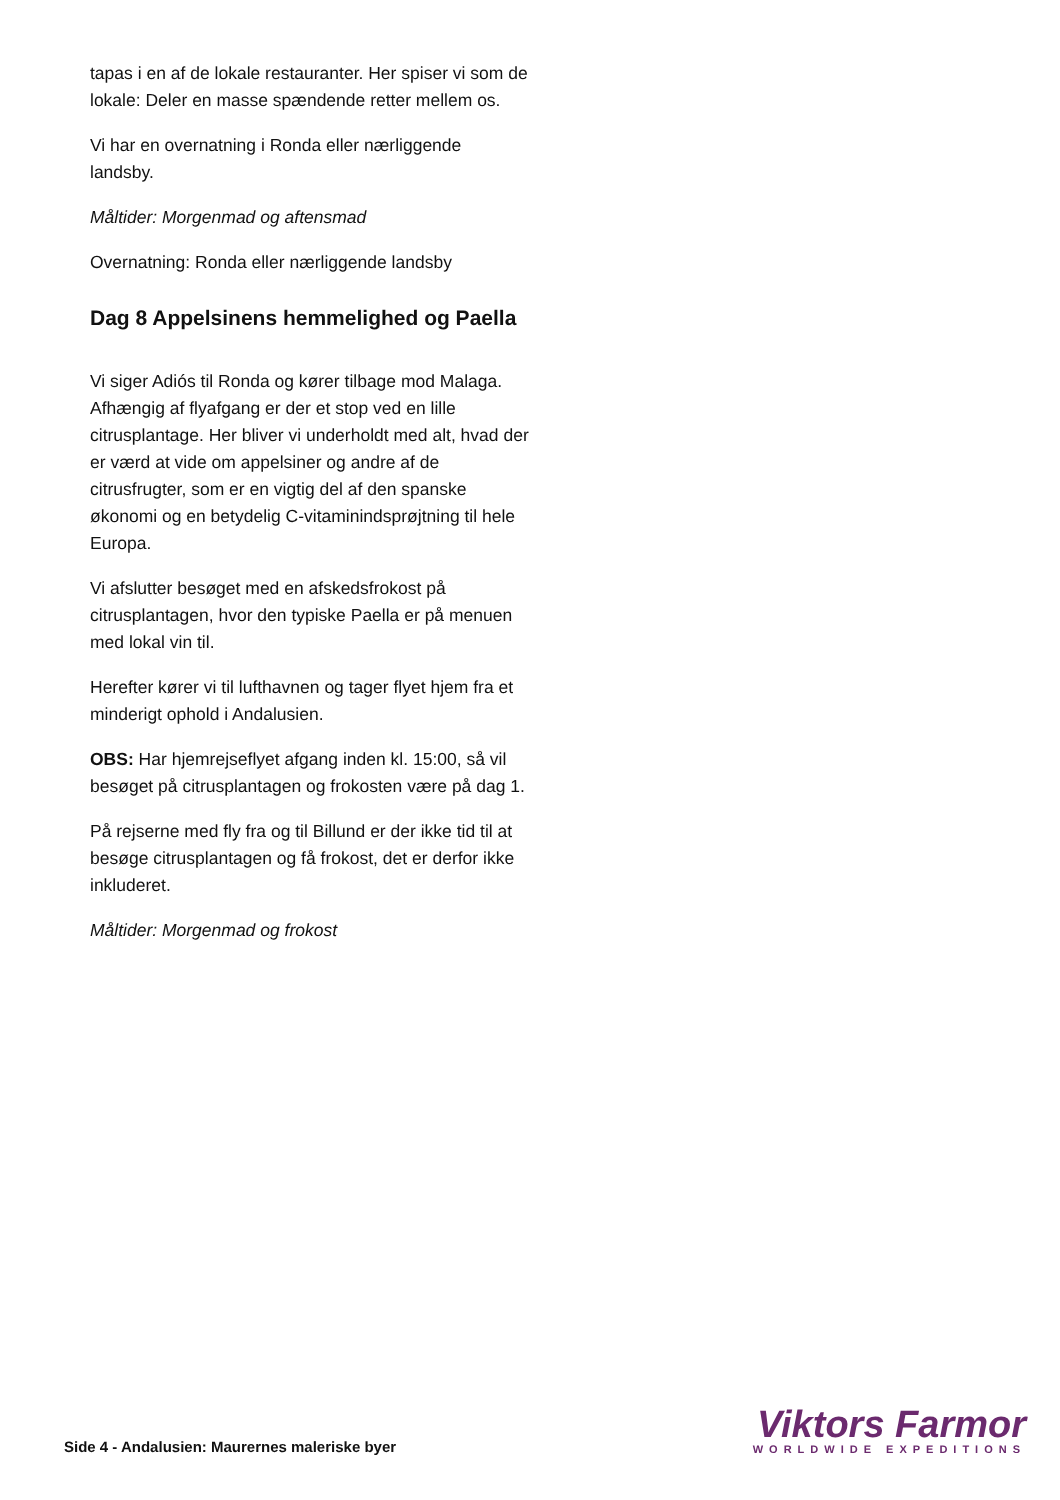tapas i en af de lokale restauranter. Her spiser vi som de lokale: Deler en masse spændende retter mellem os.
Vi har en overnatning i Ronda eller nærliggende landsby.
Måltider: Morgenmad og aftensmad
Overnatning: Ronda eller nærliggende landsby
Dag 8 Appelsinens hemmelighed og Paella
Vi siger Adiós til Ronda og kører tilbage mod Malaga. Afhængig af flyafgang er der et stop ved en lille citrusplantage. Her bliver vi underholdt med alt, hvad der er værd at vide om appelsiner og andre af de citrusfrugter, som er en vigtig del af den spanske økonomi og en betydelig C-vitamininds­prøjtning til hele Europa.
Vi afslutter besøget med en afskedsfrokost på citrusplantagen, hvor den typiske Paella er på menuen med lokal vin til.
Herefter kører vi til lufthavnen og tager flyet hjem fra et minderigt ophold i Andalusien.
OBS: Har hjemrejseflyet afgang inden kl. 15:00, så vil besøget på citrusplantagen og frokosten være på dag 1.
På rejserne med fly fra og til Billund er der ikke tid til at besøge citrusplantagen og få frokost, det er derfor ikke inkluderet.
Måltider: Morgenmad og frokost
Side 4 - Andalusien: Maurernes maleriske byer
Viktors Farmor
WORLDWIDE EXPEDITIONS